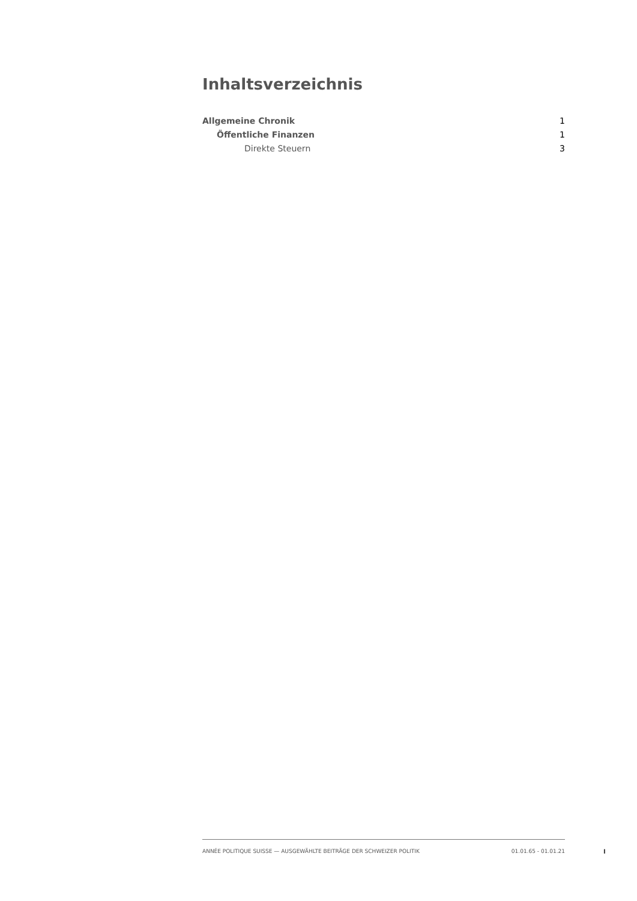Inhaltsverzeichnis
Allgemeine Chronik 1
Öffentliche Finanzen 1
Direkte Steuern 3
ANNÉE POLITIQUE SUISSE — AUSGEWÄHLTE BEITRÄGE DER SCHWEIZER POLITIK 01.01.65 - 01.01.21
I